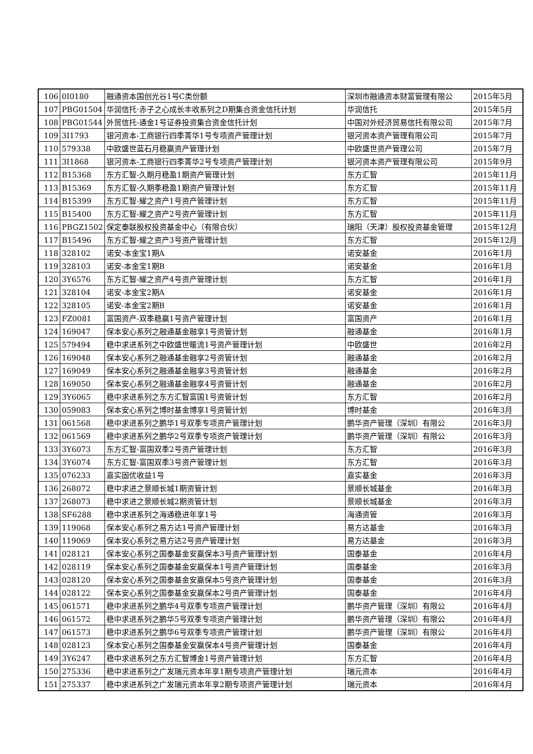| 106 | 0I0180 | 融通资本国创光谷1号C类份额 | 深圳市融通资本财富管理有限公 | 2015年5月 |
| 107 | PBG01504 | 华润信托·赤子之心成长丰收系列之D期集合资金信托计划 | 华润信托 | 2015年5月 |
| 108 | PBG01544 | 外贸信托-通金1号证券投资集合资金信托计划 | 中国对外经济贸易信托有限公司 | 2015年7月 |
| 109 | 3I1793 | 银河资本-工商银行四季菁华1号专项资产管理计划 | 银河资本资产管理有限公司 | 2015年7月 |
| 110 | 579338 | 中欧盛世蓝石月稳赢资产管理计划 | 中欧盛世资产管理公司 | 2015年7月 |
| 111 | 3I1868 | 银河资本-工商银行四季菁华2号专项资产管理计划 | 银河资本资产管理有限公司 | 2015年9月 |
| 112 | B15368 | 东方汇智-久期月稳盈1期资产管理计划 | 东方汇智 | 2015年11月 |
| 113 | B15369 | 东方汇智-久期季稳盈1期资产管理计划 | 东方汇智 | 2015年11月 |
| 114 | B15399 | 东方汇智-耀之资产1号资产管理计划 | 东方汇智 | 2015年11月 |
| 115 | B15400 | 东方汇智-耀之资产2号资产管理计划 | 东方汇智 | 2015年11月 |
| 116 | PBGZ1502 | 保定泰联股权投资基金中心（有限合伙） | 瑞阳（天津）股权投资基金管理 | 2015年12月 |
| 117 | B15496 | 东方汇智-耀之资产3号资产管理计划 | 东方汇智 | 2015年12月 |
| 118 | 328102 | 诺安-本金宝1期A | 诺安基金 | 2016年1月 |
| 119 | 328103 | 诺安-本金宝1期B | 诺安基金 | 2016年1月 |
| 120 | 3Y6576 | 东方汇智-耀之资产4号资产管理计划 | 东方汇智 | 2016年1月 |
| 121 | 328104 | 诺安-本金宝2期A | 诺安基金 | 2016年1月 |
| 122 | 328105 | 诺安-本金宝2期B | 诺安基金 | 2016年1月 |
| 123 | FZ0081 | 富国资产-双季稳赢1号资产管理计划 | 富国资产 | 2016年1月 |
| 124 | 169047 | 保本安心系列之融通基金融享1号资管计划 | 融通基金 | 2016年1月 |
| 125 | 579494 | 稳中求进系列之中欧盛世暖流1号资产管理计划 | 中欧盛世 | 2016年2月 |
| 126 | 169048 | 保本安心系列之融通基金融享2号资管计划 | 融通基金 | 2016年2月 |
| 127 | 169049 | 保本安心系列之融通基金融享3号资管计划 | 融通基金 | 2016年2月 |
| 128 | 169050 | 保本安心系列之融通基金融享4号资管计划 | 融通基金 | 2016年2月 |
| 129 | 3Y6065 | 稳中求进系列之东方汇智富国1号资管计划 | 东方汇智 | 2016年2月 |
| 130 | 059083 | 保本安心系列之博时基金博享1号资管计划 | 博时基金 | 2016年3月 |
| 131 | 061568 | 稳中求进系列之鹏华1号双季专项资产管理计划 | 鹏华资产管理（深圳）有限公 | 2016年3月 |
| 132 | 061569 | 稳中求进系列之鹏华2号双季专项资产管理计划 | 鹏华资产管理（深圳）有限公 | 2016年3月 |
| 133 | 3Y6073 | 东方汇智-富国双季2号资产管理计划 | 东方汇智 | 2016年3月 |
| 134 | 3Y6074 | 东方汇智-富国双季3号资产管理计划 | 东方汇智 | 2016年3月 |
| 135 | 076233 | 嘉实固优收益1号 | 嘉实基金 | 2016年3月 |
| 136 | 268072 | 稳中求进之景顺长城1期资管计划 | 景顺长城基金 | 2016年3月 |
| 137 | 268073 | 稳中求进之景顺长城2期资管计划 | 景顺长城基金 | 2016年3月 |
| 138 | SF6288 | 稳中求进系列之海通稳进年享1号 | 海通资管 | 2016年3月 |
| 139 | 119068 | 保本安心系列之易方达1号资产管理计划 | 易方达基金 | 2016年3月 |
| 140 | 119069 | 保本安心系列之易方达2号资产管理计划 | 易方达基金 | 2016年3月 |
| 141 | 028121 | 保本安心系列之国泰基金安赢保本3号资产管理计划 | 国泰基金 | 2016年4月 |
| 142 | 028119 | 保本安心系列之国泰基金安赢保本1号资产管理计划 | 国泰基金 | 2016年3月 |
| 143 | 028120 | 保本安心系列之国泰基金安赢保本5号资产管理计划 | 国泰基金 | 2016年3月 |
| 144 | 028122 | 保本安心系列之国泰基金安赢保本2号资产管理计划 | 国泰基金 | 2016年4月 |
| 145 | 061571 | 稳中求进系列之鹏华4号双季专项资产管理计划 | 鹏华资产管理（深圳）有限公 | 2016年4月 |
| 146 | 061572 | 稳中求进系列之鹏华5号双季专项资产管理计划 | 鹏华资产管理（深圳）有限公 | 2016年4月 |
| 147 | 061573 | 稳中求进系列之鹏华6号双季专项资产管理计划 | 鹏华资产管理（深圳）有限公 | 2016年4月 |
| 148 | 028123 | 保本安心系列之国泰基金安赢保本4号资产管理计划 | 国泰基金 | 2016年4月 |
| 149 | 3Y6247 | 稳中求进系列之东方汇智博金1号资产管理计划 | 东方汇智 | 2016年4月 |
| 150 | 275336 | 稳中求进系列之广发瑞元资本年享1期专项资产管理计划 | 瑞元资本 | 2016年4月 |
| 151 | 275337 | 稳中求进系列之广发瑞元资本年享2期专项资产管理计划 | 瑞元资本 | 2016年4月 |